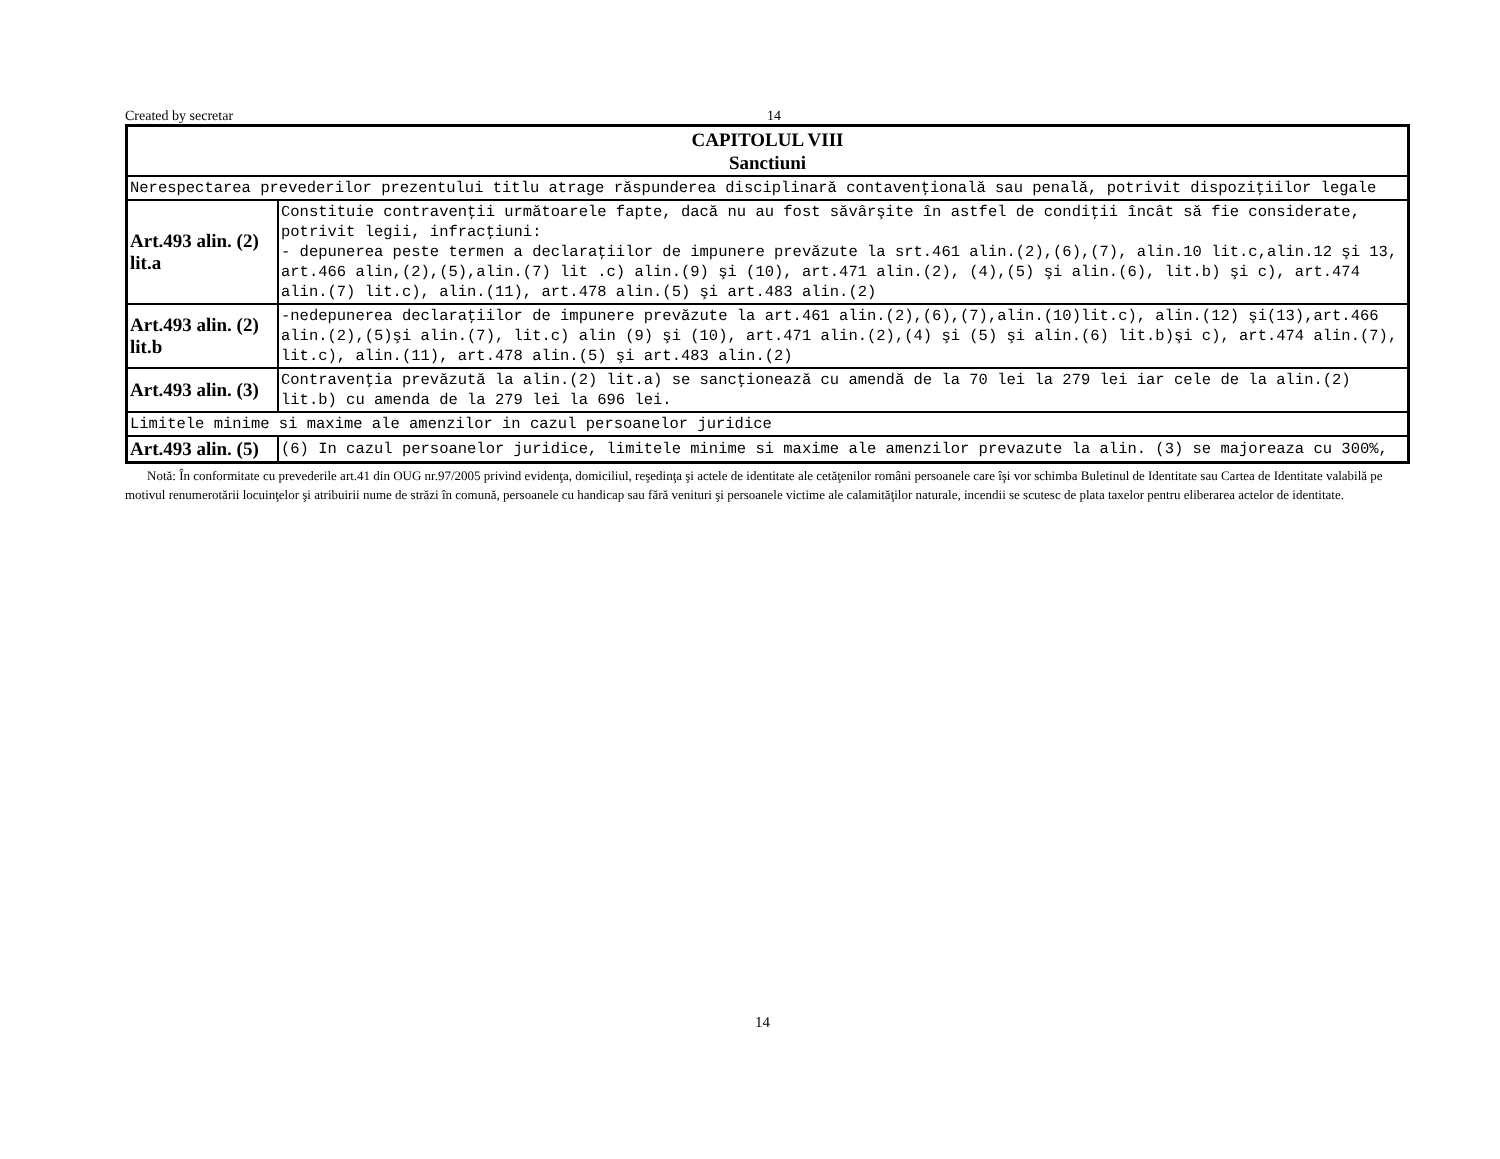Created by secretar 14
| CAPITOLUL VIII Sanctiuni | |
| Nerespectarea prevederilor prezentului titlu atrage răspunderea disciplinară contavenţională sau penală, potrivit dispoziţiilor legale | |
| Art.493 alin. (2) lit.a | Constituie contravenţii următoarele fapte, dacă nu au fost săvârşite în astfel de condiţii încât să fie considerate, potrivit legii, infracţiuni: - depunerea peste termen a declaraţiilor de impunere prevăzute la srt.461 alin.(2),(6),(7), alin.10 lit.c,alin.12 şi 13, art.466 alin,(2),(5),alin.(7) lit .c) alin.(9) şi (10), art.471 alin.(2), (4),(5) şi alin.(6), lit.b) şi c), art.474 alin.(7) lit.c), alin.(11), art.478 alin.(5) şi art.483 alin.(2) |
| Art.493 alin. (2) lit.b | -nedepunerea declaraţiilor de impunere prevăzute la art.461 alin.(2),(6),(7),alin.(10)lit.c), alin.(12) şi(13),art.466 alin.(2),(5)şi alin.(7), lit.c) alin (9) şi (10), art.471 alin.(2),(4) şi (5) şi alin.(6) lit.b)şi c), art.474 alin.(7), lit.c), alin.(11), art.478 alin.(5) şi art.483 alin.(2) |
| Art.493 alin. (3) | Contravenţia prevăzută la alin.(2) lit.a) se sancţionează cu amendă de la 70 lei la 279 lei iar cele de la alin.(2) lit.b) cu amenda de la 279 lei la 696 lei. |
| Limitele minime si maxime ale amenzilor in cazul persoanelor juridice | |
| Art.493 alin. (5) | (6) In cazul persoanelor juridice, limitele minime si maxime ale amenzilor prevazute la alin. (3) se majoreaza cu 300%, |
Notă: În conformitate cu prevederile art.41 din OUG nr.97/2005 privind evidenţa, domiciliul, reşedinţa şi actele de identitate ale cetăţenilor români persoanele care îşi vor schimba Buletinul de Identitate sau Cartea de Identitate valabilă pe motivul renumerotării locuinţelor şi atribuirii nume de străzi în comună, persoanele cu handicap sau fără venituri şi persoanele victime ale calamităţilor naturale, incendii se scutesc de plata taxelor pentru eliberarea actelor de identitate.
14